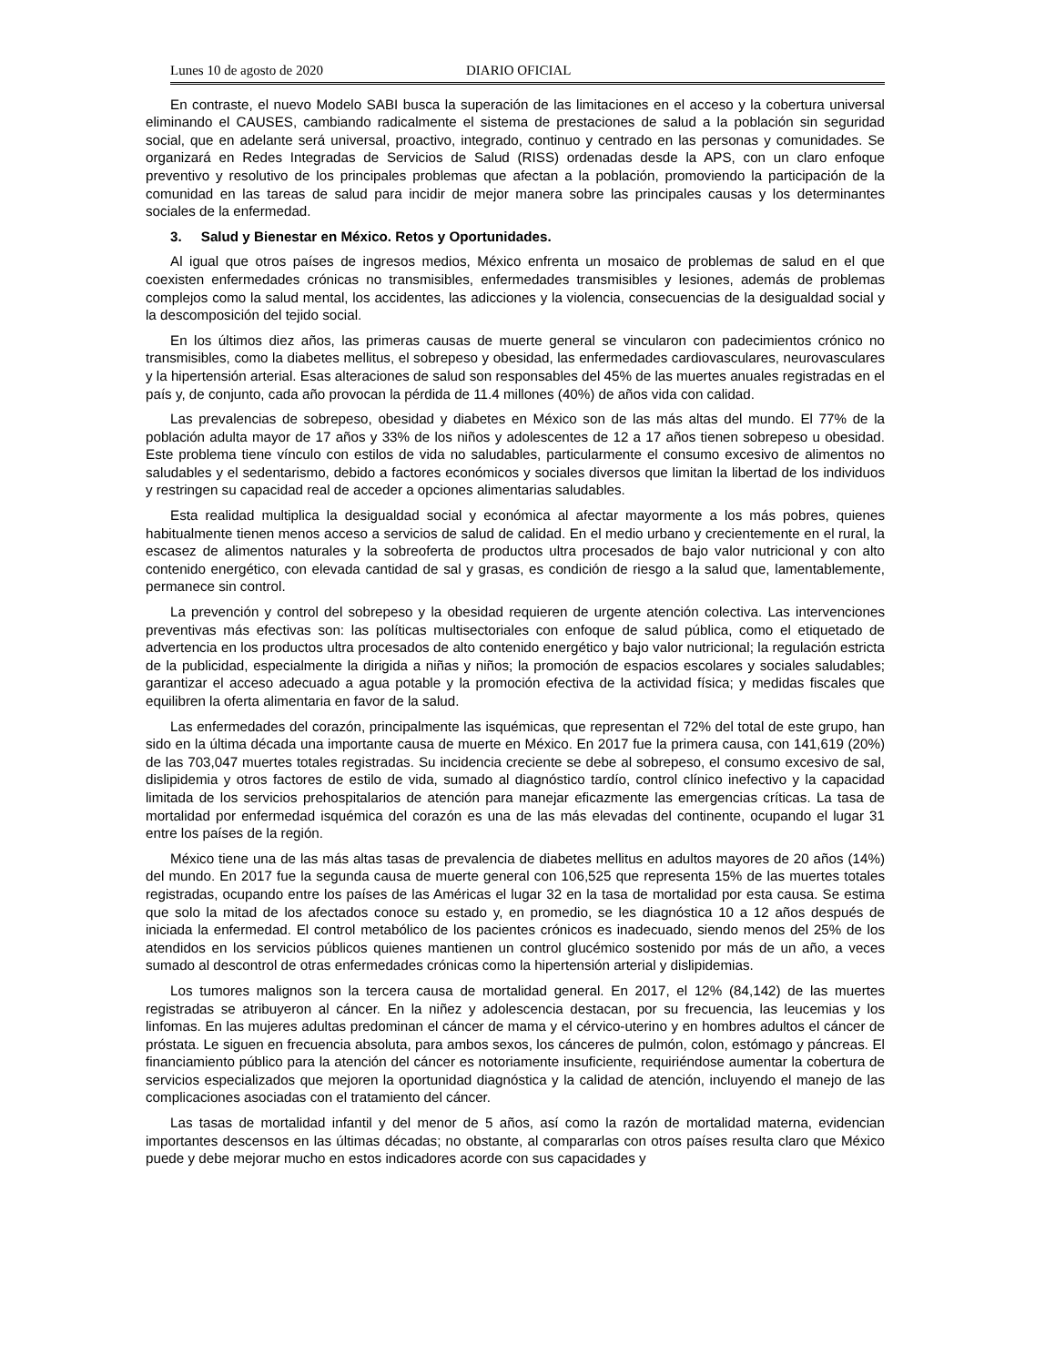Lunes 10 de agosto de 2020 DIARIO OFICIAL
En contraste, el nuevo Modelo SABI busca la superación de las limitaciones en el acceso y la cobertura universal eliminando el CAUSES, cambiando radicalmente el sistema de prestaciones de salud a la población sin seguridad social, que en adelante será universal, proactivo, integrado, continuo y centrado en las personas y comunidades. Se organizará en Redes Integradas de Servicios de Salud (RISS) ordenadas desde la APS, con un claro enfoque preventivo y resolutivo de los principales problemas que afectan a la población, promoviendo la participación de la comunidad en las tareas de salud para incidir de mejor manera sobre las principales causas y los determinantes sociales de la enfermedad.
3. Salud y Bienestar en México. Retos y Oportunidades.
Al igual que otros países de ingresos medios, México enfrenta un mosaico de problemas de salud en el que coexisten enfermedades crónicas no transmisibles, enfermedades transmisibles y lesiones, además de problemas complejos como la salud mental, los accidentes, las adicciones y la violencia, consecuencias de la desigualdad social y la descomposición del tejido social.
En los últimos diez años, las primeras causas de muerte general se vincularon con padecimientos crónico no transmisibles, como la diabetes mellitus, el sobrepeso y obesidad, las enfermedades cardiovasculares, neurovasculares y la hipertensión arterial. Esas alteraciones de salud son responsables del 45% de las muertes anuales registradas en el país y, de conjunto, cada año provocan la pérdida de 11.4 millones (40%) de años vida con calidad.
Las prevalencias de sobrepeso, obesidad y diabetes en México son de las más altas del mundo. El 77% de la población adulta mayor de 17 años y 33% de los niños y adolescentes de 12 a 17 años tienen sobrepeso u obesidad. Este problema tiene vínculo con estilos de vida no saludables, particularmente el consumo excesivo de alimentos no saludables y el sedentarismo, debido a factores económicos y sociales diversos que limitan la libertad de los individuos y restringen su capacidad real de acceder a opciones alimentarias saludables.
Esta realidad multiplica la desigualdad social y económica al afectar mayormente a los más pobres, quienes habitualmente tienen menos acceso a servicios de salud de calidad. En el medio urbano y crecientemente en el rural, la escasez de alimentos naturales y la sobreoferta de productos ultra procesados de bajo valor nutricional y con alto contenido energético, con elevada cantidad de sal y grasas, es condición de riesgo a la salud que, lamentablemente, permanece sin control.
La prevención y control del sobrepeso y la obesidad requieren de urgente atención colectiva. Las intervenciones preventivas más efectivas son: las políticas multisectoriales con enfoque de salud pública, como el etiquetado de advertencia en los productos ultra procesados de alto contenido energético y bajo valor nutricional; la regulación estricta de la publicidad, especialmente la dirigida a niñas y niños; la promoción de espacios escolares y sociales saludables; garantizar el acceso adecuado a agua potable y la promoción efectiva de la actividad física; y medidas fiscales que equilibren la oferta alimentaria en favor de la salud.
Las enfermedades del corazón, principalmente las isquémicas, que representan el 72% del total de este grupo, han sido en la última década una importante causa de muerte en México. En 2017 fue la primera causa, con 141,619 (20%) de las 703,047 muertes totales registradas. Su incidencia creciente se debe al sobrepeso, el consumo excesivo de sal, dislipidemia y otros factores de estilo de vida, sumado al diagnóstico tardío, control clínico inefectivo y la capacidad limitada de los servicios prehospitalarios de atención para manejar eficazmente las emergencias críticas. La tasa de mortalidad por enfermedad isquémica del corazón es una de las más elevadas del continente, ocupando el lugar 31 entre los países de la región.
México tiene una de las más altas tasas de prevalencia de diabetes mellitus en adultos mayores de 20 años (14%) del mundo. En 2017 fue la segunda causa de muerte general con 106,525 que representa 15% de las muertes totales registradas, ocupando entre los países de las Américas el lugar 32 en la tasa de mortalidad por esta causa. Se estima que solo la mitad de los afectados conoce su estado y, en promedio, se les diagnóstica 10 a 12 años después de iniciada la enfermedad. El control metabólico de los pacientes crónicos es inadecuado, siendo menos del 25% de los atendidos en los servicios públicos quienes mantienen un control glucémico sostenido por más de un año, a veces sumado al descontrol de otras enfermedades crónicas como la hipertensión arterial y dislipidemias.
Los tumores malignos son la tercera causa de mortalidad general. En 2017, el 12% (84,142) de las muertes registradas se atribuyeron al cáncer. En la niñez y adolescencia destacan, por su frecuencia, las leucemias y los linfomas. En las mujeres adultas predominan el cáncer de mama y el cérvico-uterino y en hombres adultos el cáncer de próstata. Le siguen en frecuencia absoluta, para ambos sexos, los cánceres de pulmón, colon, estómago y páncreas. El financiamiento público para la atención del cáncer es notoriamente insuficiente, requiriéndose aumentar la cobertura de servicios especializados que mejoren la oportunidad diagnóstica y la calidad de atención, incluyendo el manejo de las complicaciones asociadas con el tratamiento del cáncer.
Las tasas de mortalidad infantil y del menor de 5 años, así como la razón de mortalidad materna, evidencian importantes descensos en las últimas décadas; no obstante, al compararlas con otros países resulta claro que México puede y debe mejorar mucho en estos indicadores acorde con sus capacidades y